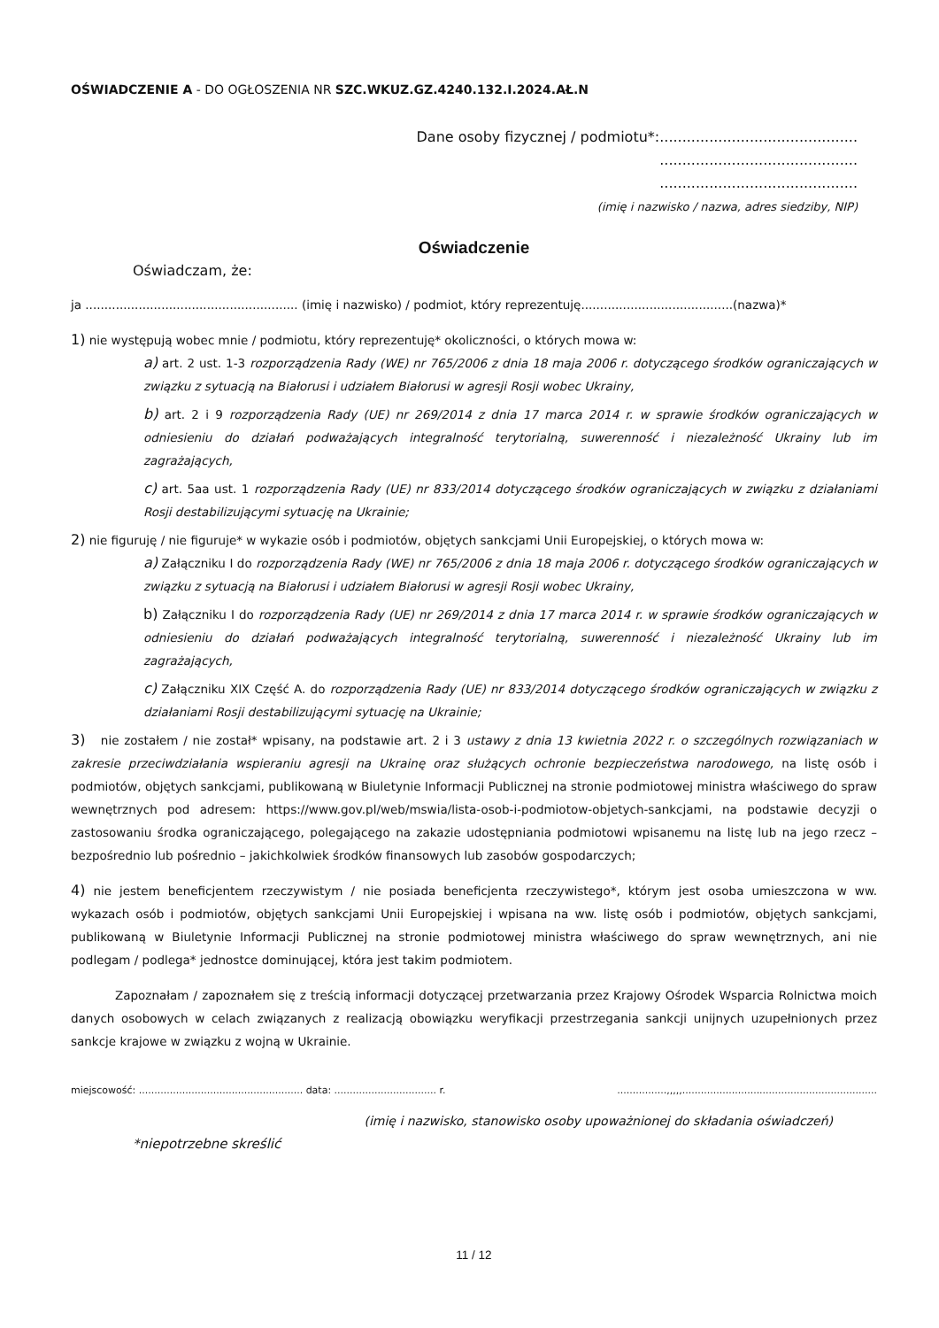OŚWIADCZENIE A - DO OGŁOSZENIA NR SZC.WKUZ.GZ.4240.132.I.2024.AŁ.N
Dane osoby fizycznej / podmiotu*:............................................
............................................
............................................
(imię i nazwisko / nazwa, adres siedziby, NIP)
Oświadczenie
Oświadczam, że:
ja ........................................................ (imię i nazwisko) / podmiot, który reprezentuję........................................(nazwa)*
1) nie występują wobec mnie / podmiotu, który reprezentuję* okoliczności, o których mowa w:
a) art. 2 ust. 1-3 rozporządzenia Rady (WE) nr 765/2006 z dnia 18 maja 2006 r. dotyczącego środków ograniczających w związku z sytuacją na Białorusi i udziałem Białorusi w agresji Rosji wobec Ukrainy,
b) art. 2 i 9 rozporządzenia Rady (UE) nr 269/2014 z dnia 17 marca 2014 r. w sprawie środków ograniczających w odniesieniu do działań podważających integralność terytorialną, suwerenność i niezależność Ukrainy lub im zagrażających,
c) art. 5aa ust. 1 rozporządzenia Rady (UE) nr 833/2014 dotyczącego środków ograniczających w związku z działaniami Rosji destabilizującymi sytuację na Ukrainie;
2) nie figuruję / nie figuruje* w wykazie osób i podmiotów, objętych sankcjami Unii Europejskiej, o których mowa w:
a) Załączniku I do rozporządzenia Rady (WE) nr 765/2006 z dnia 18 maja 2006 r. dotyczącego środków ograniczających w związku z sytuacją na Białorusi i udziałem Białorusi w agresji Rosji wobec Ukrainy,
b) Załączniku I do rozporządzenia Rady (UE) nr 269/2014 z dnia 17 marca 2014 r. w sprawie środków ograniczających w odniesieniu do działań podważających integralność terytorialną, suwerenność i niezależność Ukrainy lub im zagrażających,
c) Załączniku XIX Część A. do rozporządzenia Rady (UE) nr 833/2014 dotyczącego środków ograniczających w związku z działaniami Rosji destabilizującymi sytuację na Ukrainie;
3) nie zostałem / nie został* wpisany, na podstawie art. 2 i 3 ustawy z dnia 13 kwietnia 2022 r. o szczególnych rozwiązaniach w zakresie przeciwdziałania wspieraniu agresji na Ukrainę oraz służących ochronie bezpieczeństwa narodowego, na listę osób i podmiotów, objętych sankcjami, publikowaną w Biuletynie Informacji Publicznej na stronie podmiotowej ministra właściwego do spraw wewnętrznych pod adresem: https://www.gov.pl/web/mswia/lista-osob-i-podmiotow-objetych-sankcjami, na podstawie decyzji o zastosowaniu środka ograniczającego, polegającego na zakazie udostępniania podmiotowi wpisanemu na listę lub na jego rzecz – bezpośrednio lub pośrednio – jakichkolwiek środków finansowych lub zasobów gospodarczych;
4) nie jestem beneficjentem rzeczywistym / nie posiada beneficjenta rzeczywistego*, którym jest osoba umieszczona w ww. wykazach osób i podmiotów, objętych sankcjami Unii Europejskiej i wpisana na ww. listę osób i podmiotów, objętych sankcjami, publikowaną w Biuletynie Informacji Publicznej na stronie podmiotowej ministra właściwego do spraw wewnętrznych, ani nie podlegam / podlega* jednostce dominującej, która jest takim podmiotem.
Zapoznałam / zapoznałem się z treścią informacji dotyczącej przetwarzania przez Krajowy Ośrodek Wsparcia Rolnictwa moich danych osobowych w celach związanych z realizacją obowiązku weryfikacji przestrzegania sankcji unijnych uzupełnionych przez sankcje krajowe w związku z wojną w Ukrainie.
miejscowość: ..................................................... data: ................................. r.................,,,,,...............................................................
(imię i nazwisko, stanowisko osoby upoważnionej do składania oświadczeń)
*niepotrzebne skreślić
11 / 12